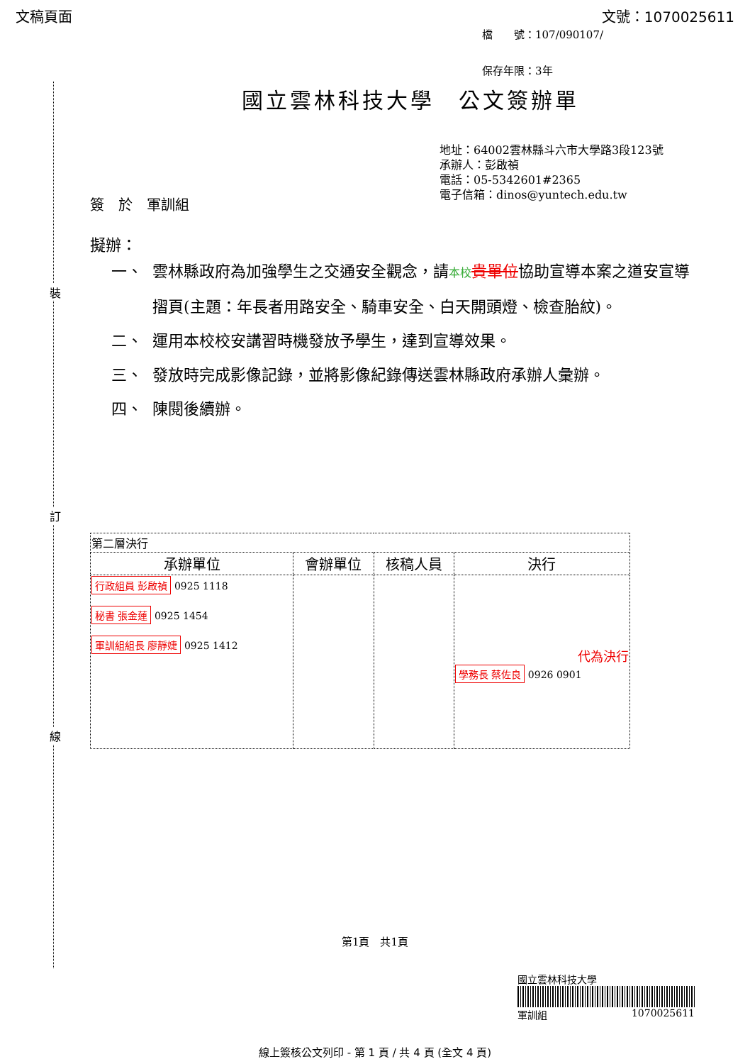文稿頁面 文號：1070025611
檔　　號：107/090107/
保存年限：3年
裝
訂
線
國立雲林科技大學　公文簽辦單
地址：64002雲林縣斗六市大學路3段123號
承辦人：彭啟禎
電話：05-5342601#2365
電子信箱：dinos@yuntech.edu.tw
簽　於　軍訓組
擬辦：
一、 雲林縣政府為加強學生之交通安全觀念，請本校 貴單位協助宣導本案之道安宣導摺頁(主題：年長者用路安全、騎車安全、白天開頭燈、檢查胎紋)。
二、 運用本校校安講習時機發放予學生，達到宣導效果。
三、 發放時完成影像記錄，並將影像紀錄傳送雲林縣政府承辦人彙辦。
四、 陳閱後續辦。
| 第二層決行 | | | |
| 承辦單位 | 會辦單位 | 核稿人員 | 決行 |
| 行政組員 彭啟禎 0925 1118 秘書 張金蓮 0925 1454 軍訓組組長 廖靜婕 0925 1412 | | | 代為決行 學務長 蔡佐良 0926 0901 |
第1頁　共1頁
國立雲林科技大學
軍訓組 1070025611
線上簽核公文列印 - 第 1 頁 / 共 4 頁 (全文 4 頁)